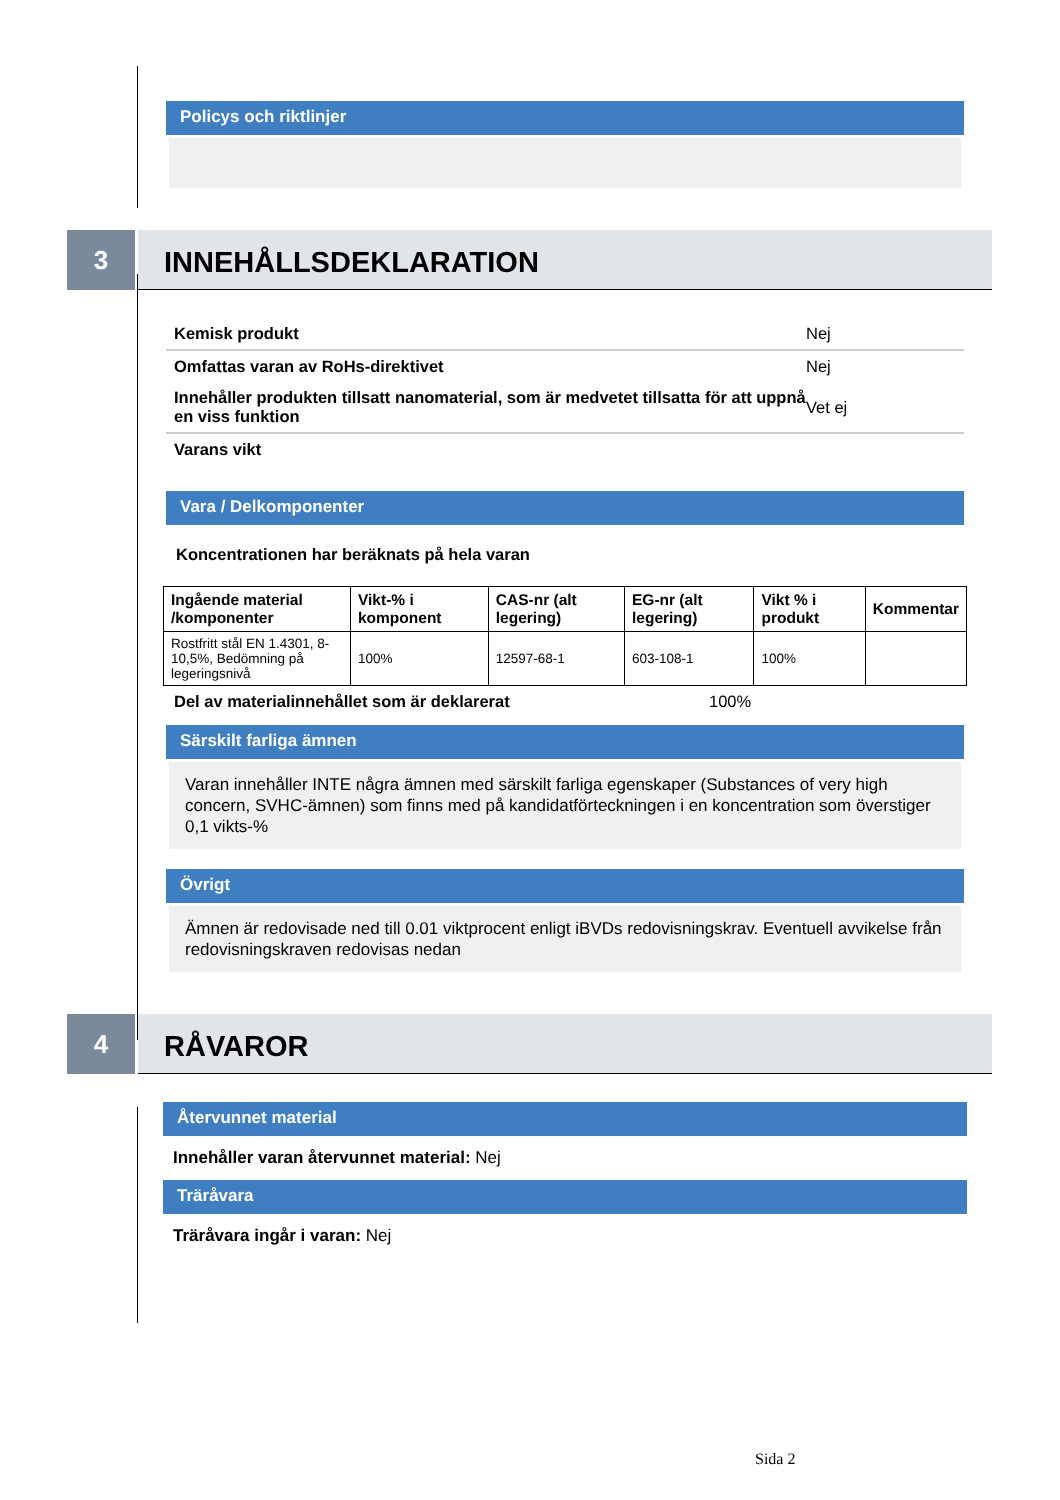Policys och riktlinjer
3
INNEHÅLLSDEKLARATION
Kemisk produkt Nej
Omfattas varan av RoHs-direktivet Nej
Innehåller produkten tillsatt nanomaterial, som är medvetet tillsatta för att uppnå en viss funktion Vet ej
Varans vikt
Vara / Delkomponenter
Koncentrationen har beräknats på hela varan
| Ingående material /komponenter | Vikt-% i komponent | CAS-nr (alt legering) | EG-nr (alt legering) | Vikt % i produkt | Kommentar |
| --- | --- | --- | --- | --- | --- |
| Rostfritt stål EN 1.4301, 8-10,5%, Bedömning på legeringsnivå | 100% | 12597-68-1 | 603-108-1 | 100% | |
Del av materialinnehållet som är deklarerat 100%
Särskilt farliga ämnen
Varan innehåller INTE några ämnen med särskilt farliga egenskaper (Substances of very high concern, SVHC-ämnen) som finns med på kandidatförteckningen i en koncentration som överstiger 0,1 vikts-%
Övrigt
Ämnen är redovisade ned till 0.01 viktprocent enligt iBVDs redovisningskrav. Eventuell avvikelse från redovisningskraven redovisas nedan
4
RÅVAROR
Återvunnet material
Innehåller varan återvunnet material: Nej
Träråvara
Träråvara ingår i varan: Nej
Sida 2